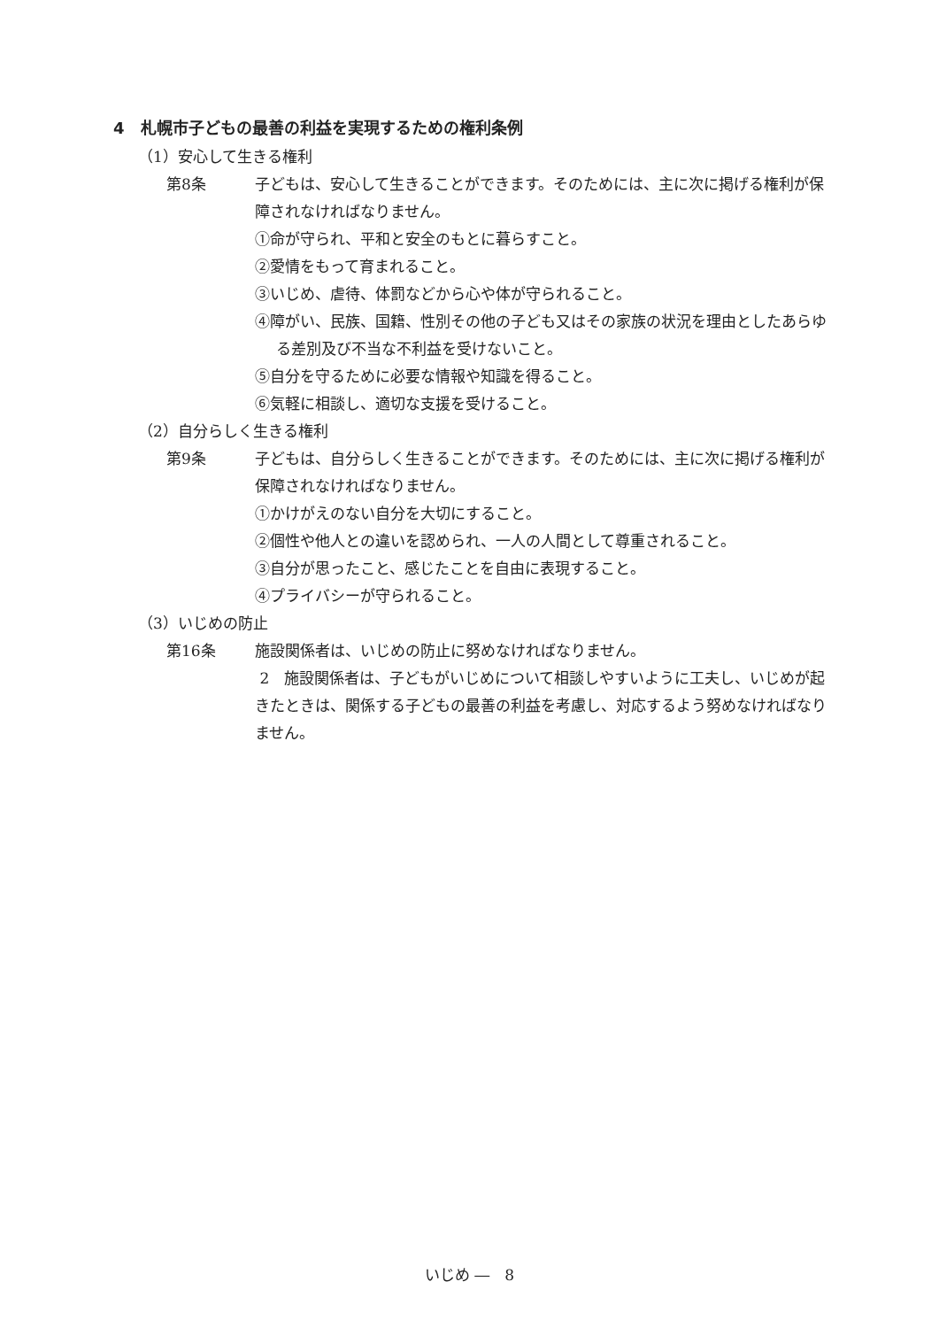4　札幌市子どもの最善の利益を実現するための権利条例
（1）安心して生きる権利
第8条 子どもは、安心して生きることができます。そのためには、主に次に掲げる権利が保障されなければなりません。
①命が守られ、平和と安全のもとに暮らすこと。
②愛情をもって育まれること。
③いじめ、虐待、体罰などから心や体が守られること。
④障がい、民族、国籍、性別その他の子ども又はその家族の状況を理由としたあらゆる差別及び不当な不利益を受けないこと。
⑤自分を守るために必要な情報や知識を得ること。
⑥気軽に相談し、適切な支援を受けること。
（2）自分らしく生きる権利
第9条 子どもは、自分らしく生きることができます。そのためには、主に次に掲げる権利が保障されなければなりません。
①かけがえのない自分を大切にすること。
②個性や他人との違いを認められ、一人の人間として尊重されること。
③自分が思ったこと、感じたことを自由に表現すること。
④プライバシーが守られること。
（3）いじめの防止
第16条 施設関係者は、いじめの防止に努めなければなりません。
2　施設関係者は、子どもがいじめについて相談しやすいように工夫し、いじめが起きたときは、関係する子どもの最善の利益を考慮し、対応するよう努めなければなりません。
いじめ ―　8